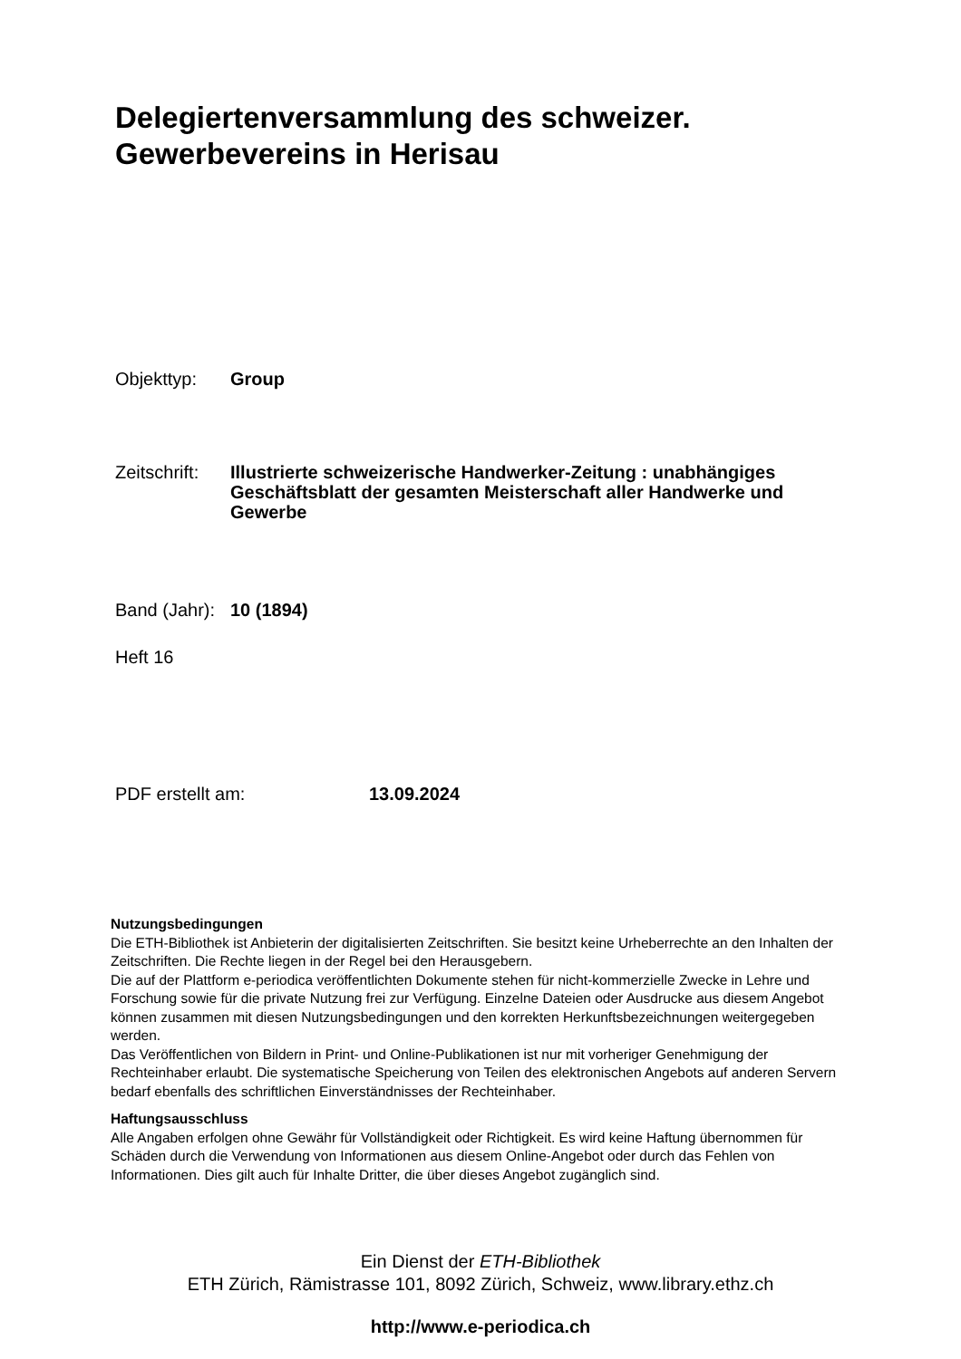Delegiertenversammlung des schweizer.
Gewerbevereins in Herisau
Objekttyp: Group
Zeitschrift:
Illustrierte schweizerische Handwerker-Zeitung : unabhängiges Geschäftsblatt der gesamten Meisterschaft aller Handwerke und Gewerbe
Band (Jahr):
10 (1894)
Heft 16
PDF erstellt am: 13.09.2024
Nutzungsbedingungen
Die ETH-Bibliothek ist Anbieterin der digitalisierten Zeitschriften. Sie besitzt keine Urheberrechte an den Inhalten der Zeitschriften. Die Rechte liegen in der Regel bei den Herausgebern.
Die auf der Plattform e-periodica veröffentlichten Dokumente stehen für nicht-kommerzielle Zwecke in Lehre und Forschung sowie für die private Nutzung frei zur Verfügung. Einzelne Dateien oder Ausdrucke aus diesem Angebot können zusammen mit diesen Nutzungsbedingungen und den korrekten Herkunftsbezeichnungen weitergegeben werden.
Das Veröffentlichen von Bildern in Print- und Online-Publikationen ist nur mit vorheriger Genehmigung der Rechteinhaber erlaubt. Die systematische Speicherung von Teilen des elektronischen Angebots auf anderen Servern bedarf ebenfalls des schriftlichen Einverständnisses der Rechteinhaber.
Haftungsausschluss
Alle Angaben erfolgen ohne Gewähr für Vollständigkeit oder Richtigkeit. Es wird keine Haftung übernommen für Schäden durch die Verwendung von Informationen aus diesem Online-Angebot oder durch das Fehlen von Informationen. Dies gilt auch für Inhalte Dritter, die über dieses Angebot zugänglich sind.
Ein Dienst der ETH-Bibliothek
ETH Zürich, Rämistrasse 101, 8092 Zürich, Schweiz, www.library.ethz.ch
http://www.e-periodica.ch